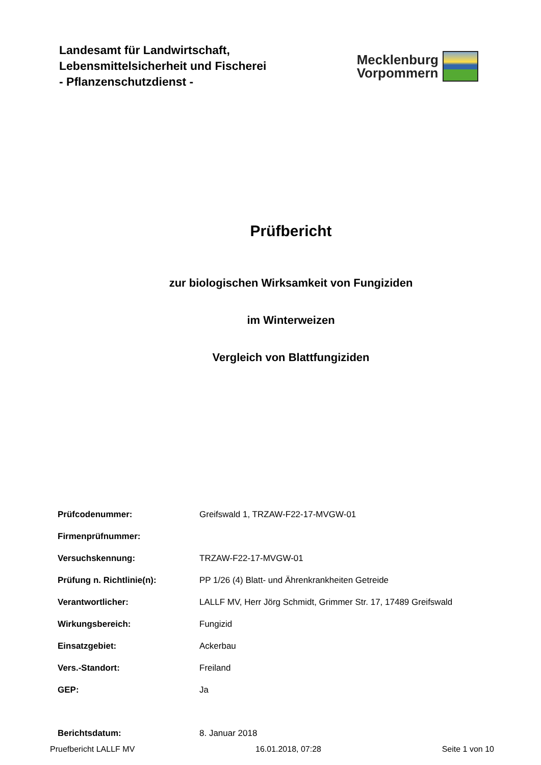Landesamt für Landwirtschaft,
Lebensmittelsicherheit und Fischerei
- Pflanzenschutzdienst -
Mecklenburg
Vorpommern
Prüfbericht
zur biologischen Wirksamkeit von Fungiziden
im Winterweizen
Vergleich von Blattfungiziden
| Prüfcodenummer: | Greifswald 1, TRZAW-F22-17-MVGW-01 |
| Firmenprüfnummer: | |
| Versuchskennung: | TRZAW-F22-17-MVGW-01 |
| Prüfung n. Richtlinie(n): | PP 1/26 (4) Blatt- und Ährenkrankheiten Getreide |
| Verantwortlicher: | LALLF MV, Herr Jörg Schmidt, Grimmer Str. 17, 17489 Greifswald |
| Wirkungsbereich: | Fungizid |
| Einsatzgebiet: | Ackerbau |
| Vers.-Standort: | Freiland |
| GEP: | Ja |
| Berichtsdatum: | 8. Januar 2018 |
Pruefbericht LALLF MV 16.01.2018, 07:28 Seite 1 von 10